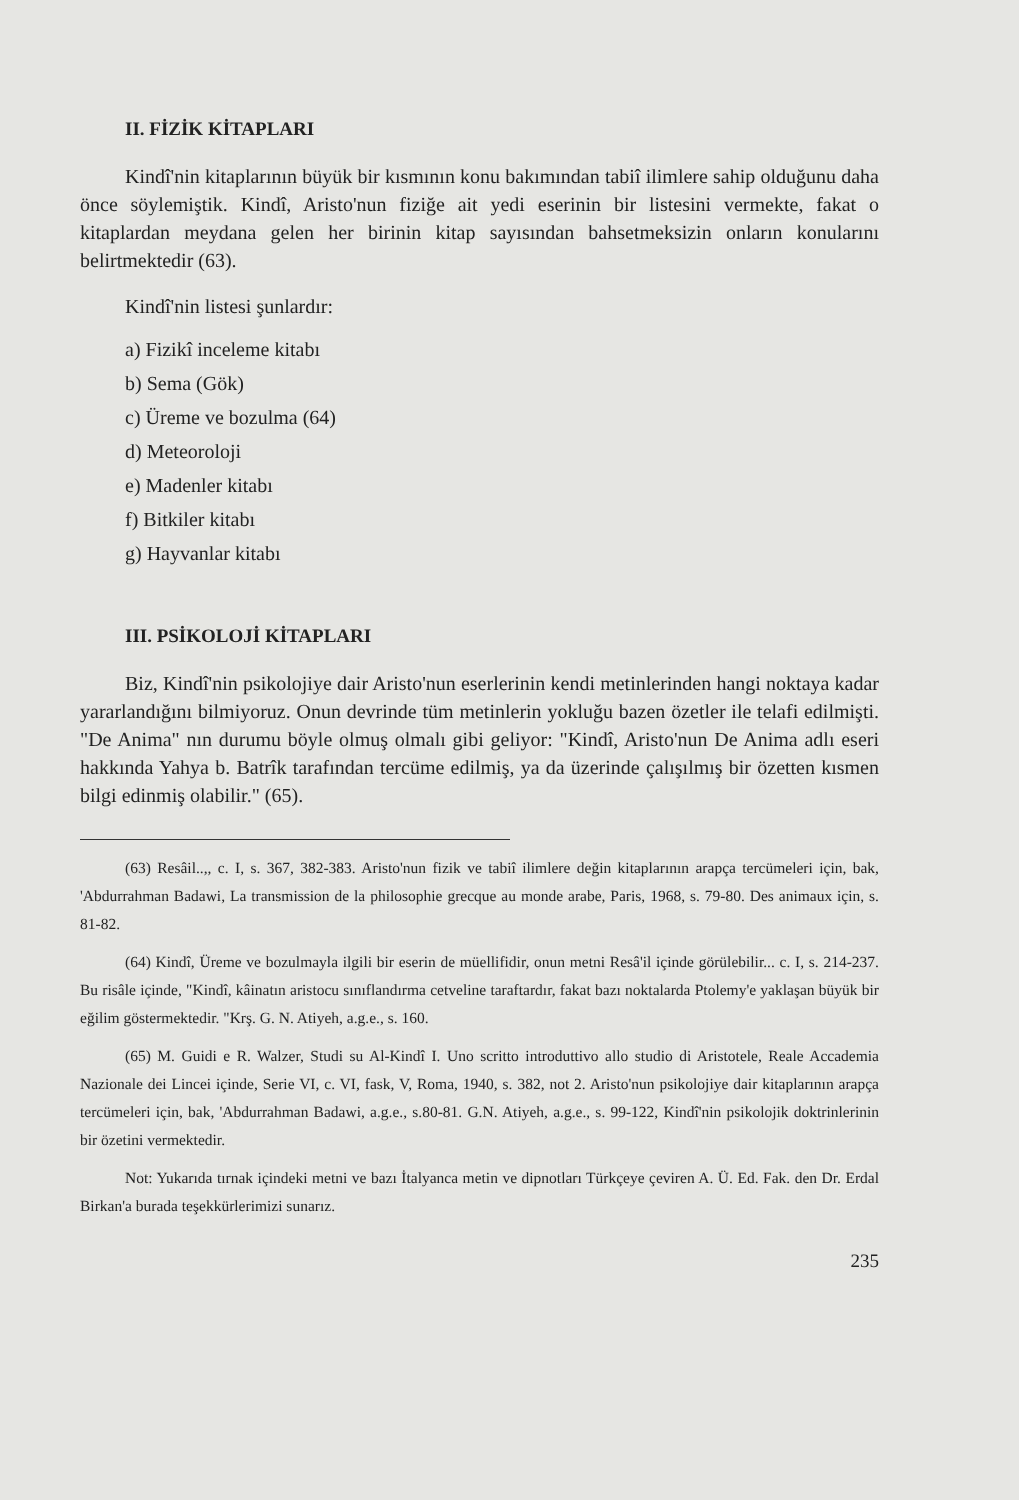II. FİZİK KİTAPLARI
Kindî'nin kitaplarının büyük bir kısmının konu bakımından tabiî ilimlere sahip olduğunu daha önce söylemiştik. Kindî, Aristo'nun fiziğe ait yedi eserinin bir listesini vermekte, fakat o kitaplardan meydana gelen her birinin kitap sayısından bahsetmeksizin onların konularını belirtmektedir (63).
Kindî'nin listesi şunlardır:
a) Fizikî inceleme kitabı
b) Sema (Gök)
c) Üreme ve bozulma (64)
d) Meteoroloji
e) Madenler kitabı
f) Bitkiler kitabı
g) Hayvanlar kitabı
III. PSİKOLOJİ KİTAPLARI
Biz, Kindî'nin psikolojiye dair Aristo'nun eserlerinin kendi metinlerinden hangi noktaya kadar yararlandığını bilmiyoruz. Onun devrinde tüm metinlerin yokluğu bazen özetler ile telafi edilmişti. "De Anima" nın durumu böyle olmuş olmalı gibi geliyor: "Kindî, Aristo'nun De Anima adlı eseri hakkında Yahya b. Batrîk tarafından tercüme edilmiş, ya da üzerinde çalışılmış bir özetten kısmen bilgi edinmiş olabilir." (65).
(63) Resâil..,, c. I, s. 367, 382-383. Aristo'nun fizik ve tabiî ilimlere değin kitaplarının arapça tercümeleri için, bak, 'Abdurrahman Badawi, La transmission de la philosophie grecque au monde arabe, Paris, 1968, s. 79-80. Des animaux için, s. 81-82.
(64) Kindî, Üreme ve bozulmayla ilgili bir eserin de müellifidir, onun metni Resâ'il içinde görülebilir... c. I, s. 214-237. Bu risâle içinde, "Kindî, kâinatın aristocu sınıflandırma cetveline taraftardır, fakat bazı noktalarda Ptolemy'e yaklaşan büyük bir eğilim göstermektedir. "Krş. G. N. Atiyeh, a.g.e., s. 160.
(65) M. Guidi e R. Walzer, Studi su Al-Kindî I. Uno scritto introduttivo allo studio di Aristotele, Reale Accademia Nazionale dei Lincei içinde, Serie VI, c. VI, fask, V, Roma, 1940, s. 382, not 2. Aristo'nun psikolojiye dair kitaplarının arapça tercümeleri için, bak, 'Abdurrahman Badawi, a.g.e., s.80-81. G.N. Atiyeh, a.g.e., s. 99-122, Kindî'nin psikolojik doktrinlerinin bir özetini vermektedir.
Not: Yukarıda tırnak içindeki metni ve bazı İtalyanca metin ve dipnotları Türkçeye çeviren A. Ü. Ed. Fak. den Dr. Erdal Birkan'a burada teşekkürlerimizi sunarız.
235